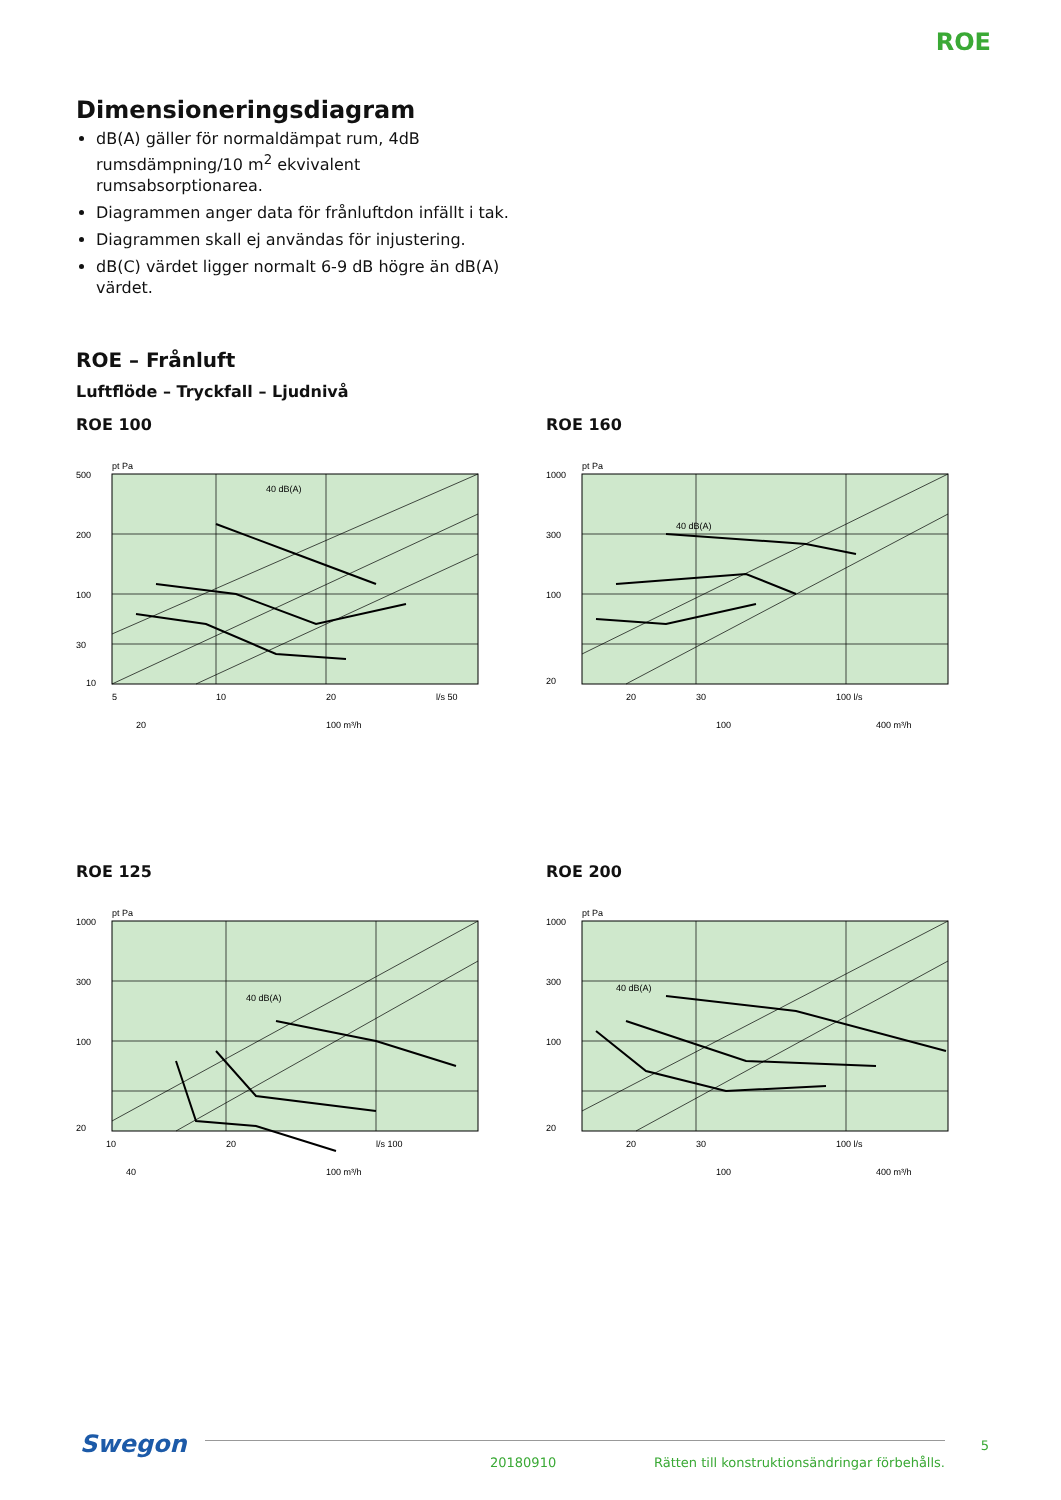ROE
Dimensioneringsdiagram
dB(A) gäller för normaldämpat rum, 4dB rumsdämp­ning/10 m<sup>2</sup> ekvivalent rumsabsorptionarea.
Diagrammen anger data för frånluftdon infällt i tak.
Diagrammen skall ej användas för injustering.
dB(C) värdet ligger normalt 6-9 dB högre än dB(A) värdet.
ROE – Frånluft
Luftflöde – Tryckfall – Ljudnivå
ROE 100
500
200
100
30
10
5
10
20
l/s 50
pt Pa
40 dB(A)
20
100 m³/h
ROE 160
1000
300
100
20
20
30
100 l/s
pt Pa
40 dB(A)
100
400 m³/h
ROE 125
1000
300
100
20
10
20
l/s 100
pt Pa
40 dB(A)
40
100 m³/h
ROE 200
1000
300
100
20
20
30
100 l/s
pt Pa
40 dB(A)
100
400 m³/h
Swegon
20180910
Rätten till konstruktionsändringar förbehålls.
5